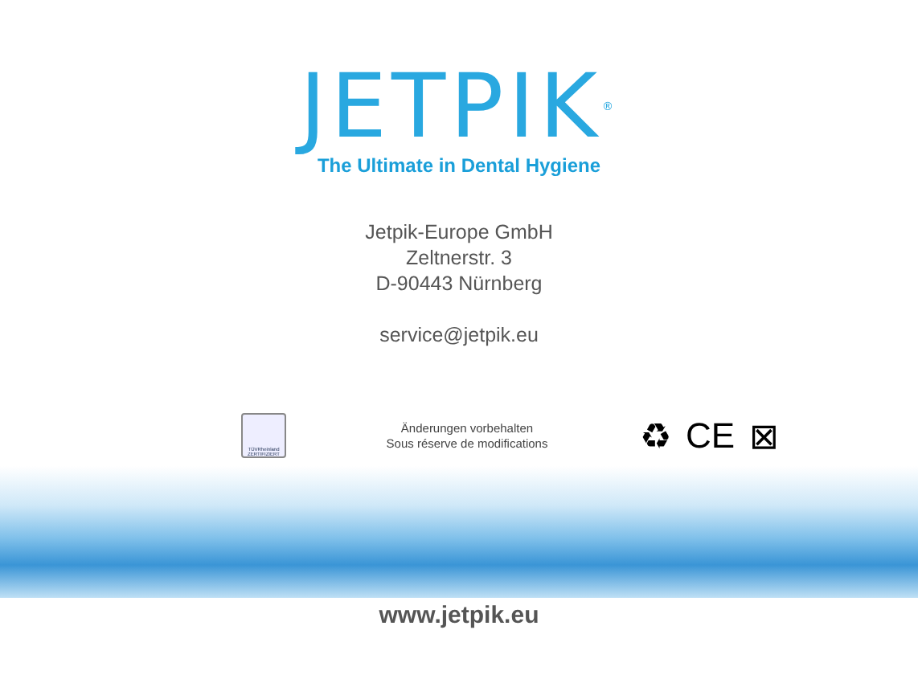JETPIK<sup>®</sup>
The Ultimate in Dental Hygiene
Jetpik-Europe GmbH
Zeltnerstr. 3
D-90443 Nürnberg
service@jetpik.eu
TÜVRheinland ZERTIFIZIERT
Änderungen vorbehalten
Sous réserve de modifications
♻ CE ⊠
www.jetpik.eu